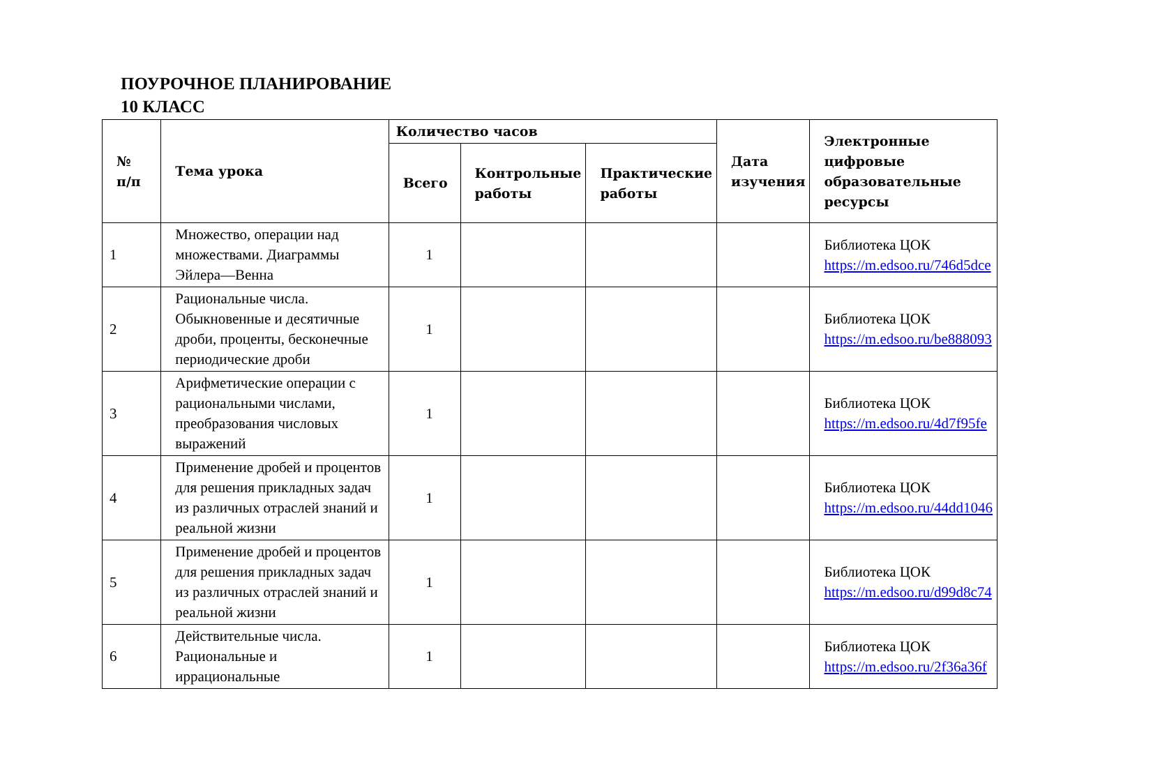ПОУРОЧНОЕ ПЛАНИРОВАНИЕ
10 КЛАСС
| № п/п | Тема урока | Количество часов | | | Дата изучения | Электронные цифровые образовательные ресурсы |
| --- | --- | --- | --- | --- | --- | --- |
| | | Всего | Контрольные работы | Практические работы | | |
| 1 | Множество, операции над множествами. Диаграммы Эйлера—Венна | 1 | | | | Библиотека ЦОК https://m.edsoo.ru/746d5dce |
| 2 | Рациональные числа. Обыкновенные и десятичные дроби, проценты, бесконечные периодические дроби | 1 | | | | Библиотека ЦОК https://m.edsoo.ru/be888093 |
| 3 | Арифметические операции с рациональными числами, преобразования числовых выражений | 1 | | | | Библиотека ЦОК https://m.edsoo.ru/4d7f95fe |
| 4 | Применение дробей и процентов для решения прикладных задач из различных отраслей знаний и реальной жизни | 1 | | | | Библиотека ЦОК https://m.edsoo.ru/44dd1046 |
| 5 | Применение дробей и процентов для решения прикладных задач из различных отраслей знаний и реальной жизни | 1 | | | | Библиотека ЦОК https://m.edsoo.ru/d99d8c74 |
| 6 | Действительные числа. Рациональные и иррациональные | 1 | | | | Библиотека ЦОК https://m.edsoo.ru/2f36a36f |